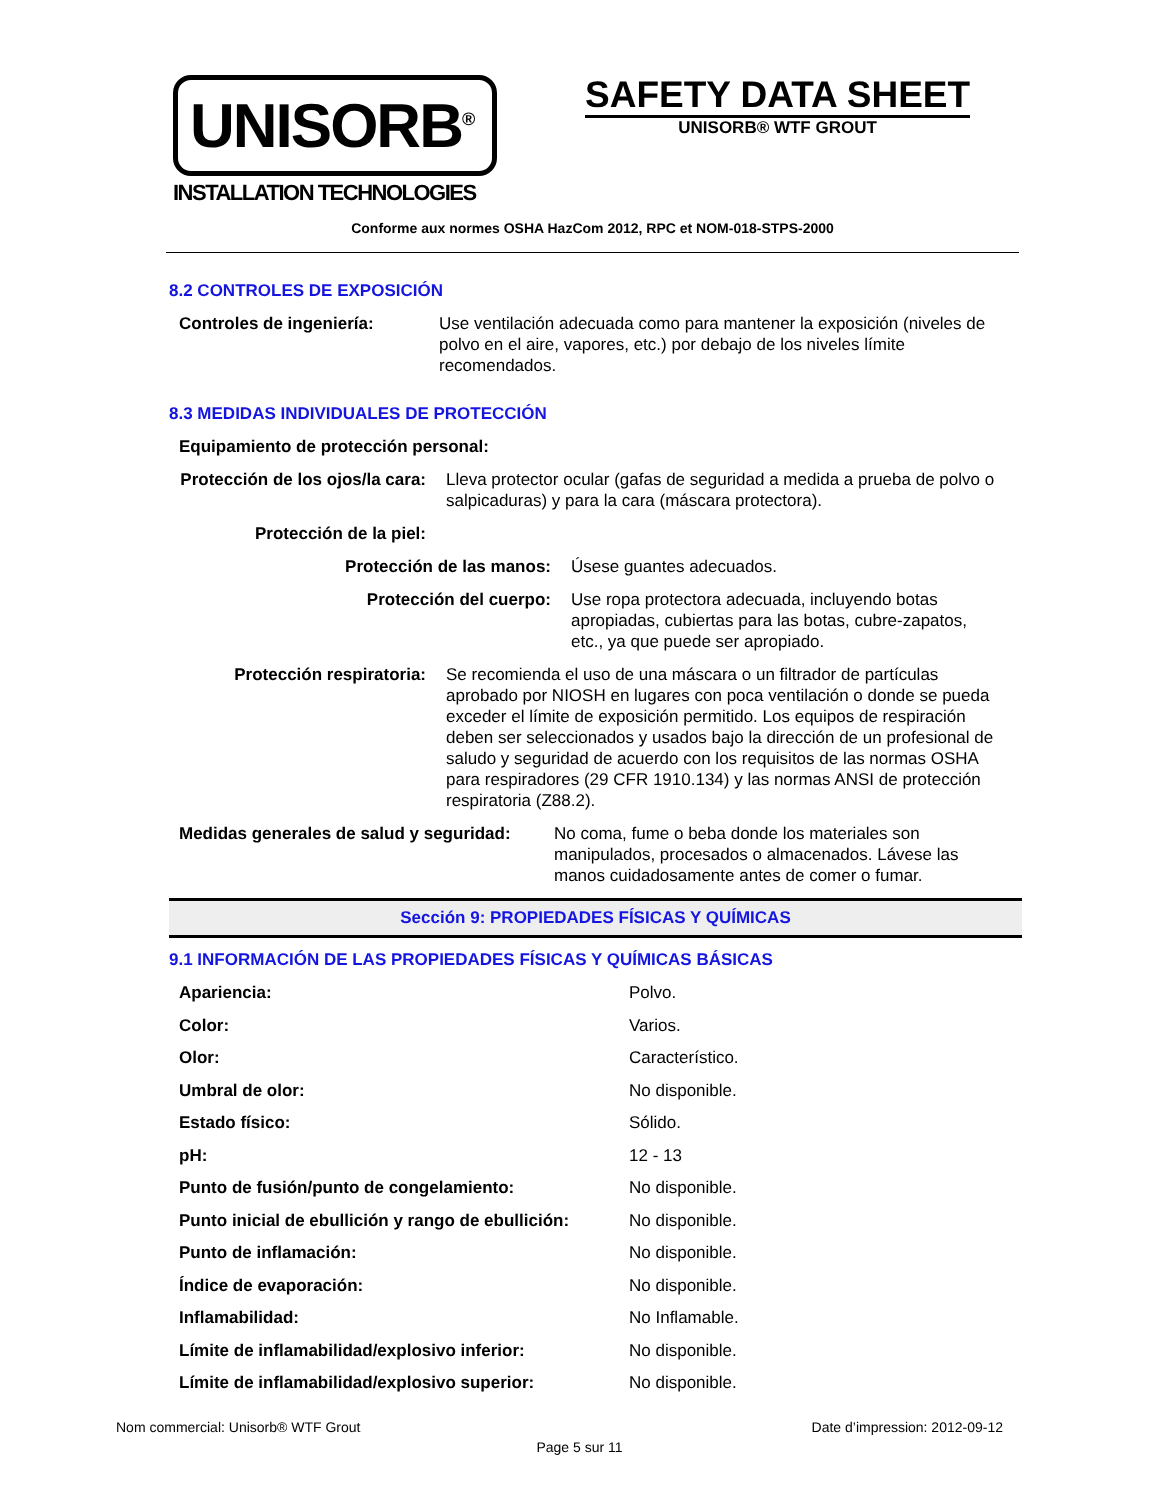UNISORB<sup>®</sup>
INSTALLATION TECHNOLOGIES
SAFETY DATA SHEET
UNISORB® WTF GROUT
Conforme aux normes OSHA HazCom 2012, RPC et NOM-018-STPS-2000
8.2 CONTROLES DE EXPOSICIÓN
Controles de ingeniería: Use ventilación adecuada como para mantener la exposición (niveles de polvo en el aire, vapores, etc.) por debajo de los niveles límite recomendados.
8.3 MEDIDAS INDIVIDUALES DE PROTECCIÓN
Equipamiento de protección personal:
Protección de los ojos/la cara:
Lleva protector ocular (gafas de seguridad a medida a prueba de polvo o salpicaduras) y para la cara (máscara protectora).
Protección de la piel:
Protección de las manos: Úsese guantes adecuados.
Protección del cuerpo: Use ropa protectora adecuada, incluyendo botas apropiadas, cubiertas para las botas, cubre-zapatos, etc., ya que puede ser apropiado.
Protección respiratoria: Se recomienda el uso de una máscara o un filtrador de partículas aprobado por NIOSH en lugares con poca ventilación o donde se pueda exceder el límite de exposición permitido. Los equipos de respiración deben ser seleccionados y usados bajo la dirección de un profesional de saludo y seguridad de acuerdo con los requisitos de las normas OSHA para respiradores (29 CFR 1910.134) y las normas ANSI de protección respiratoria (Z88.2).
Medidas generales de salud y seguridad:
No coma, fume o beba donde los materiales son manipulados, procesados o almacenados. Lávese las manos cuidadosamente antes de comer o fumar.
Sección 9: PROPIEDADES FÍSICAS Y QUÍMICAS
9.1 INFORMACIÓN DE LAS PROPIEDADES FÍSICAS Y QUÍMICAS BÁSICAS
| Apariencia: | Polvo. |
| Color: | Varios. |
| Olor: | Característico. |
| Umbral de olor: | No disponible. |
| Estado físico: | Sólido. |
| pH: | 12 - 13 |
| Punto de fusión/punto de congelamiento: | No disponible. |
| Punto inicial de ebullición y rango de ebullición: | No disponible. |
| Punto de inflamación: | No disponible. |
| Índice de evaporación: | No disponible. |
| Inflamabilidad: | No Inflamable. |
| Límite de inflamabilidad/explosivo inferior: | No disponible. |
| Límite de inflamabilidad/explosivo superior: | No disponible. |
Nom commercial: Unisorb® WTF Grout Date d’impression: 2012-09-12
Page 5 sur 11